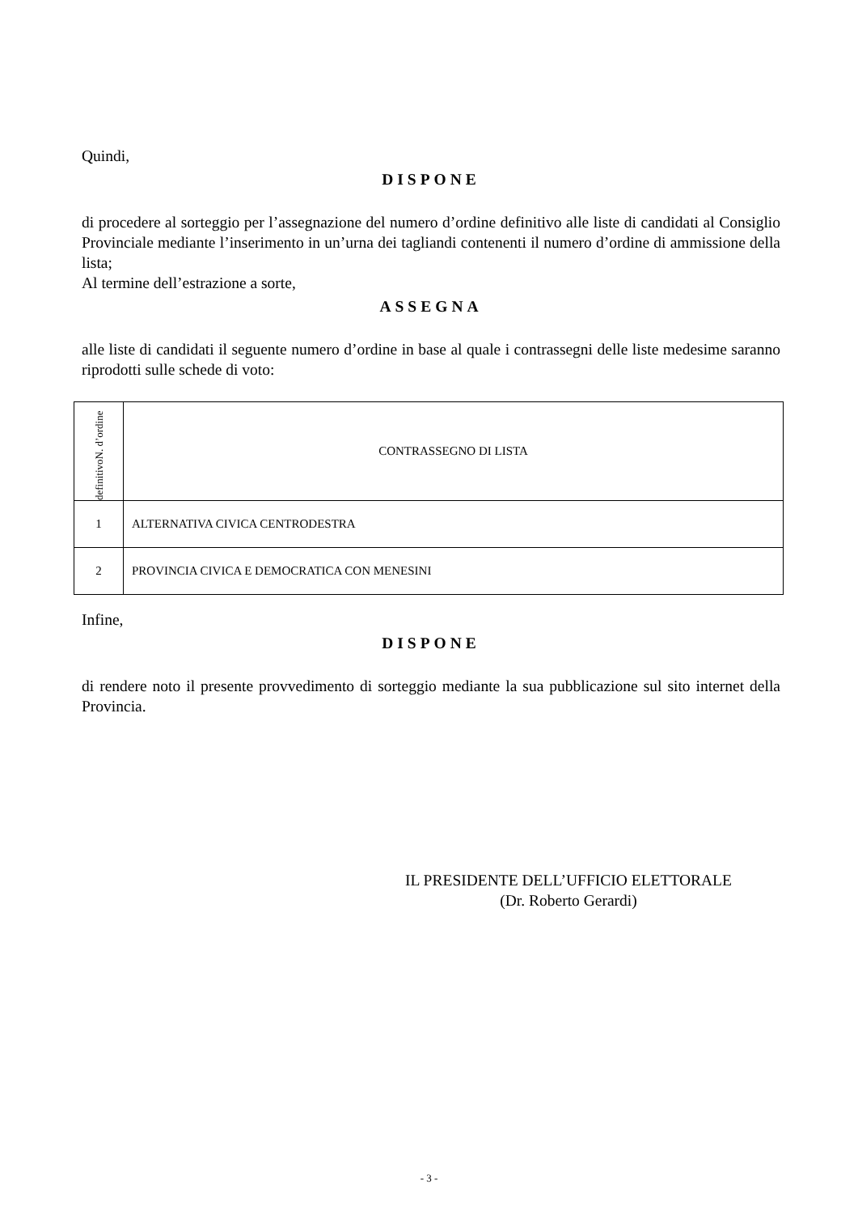Quindi,
DISPONE
di procedere al sorteggio per l’assegnazione del numero d’ordine definitivo alle liste di candidati al Consiglio Provinciale mediante l’inserimento in un’urna dei tagliandi contenenti il numero d’ordine di ammissione della lista;
Al termine dell’estrazione a sorte,
ASSEGNA
alle liste di candidati il seguente numero d’ordine in base al quale i contrassegni delle liste medesime saranno riprodotti sulle schede di voto:
| definitivoN. d’ordine | CONTRASSEGNO DI LISTA |
| 1 | ALTERNATIVA CIVICA CENTRODESTRA |
| 2 | PROVINCIA CIVICA E DEMOCRATICA CON MENESINI |
Infine,
DISPONE
di rendere noto il presente provvedimento di sorteggio mediante la sua pubblicazione sul sito internet della Provincia.
IL PRESIDENTE DELL’UFFICIO ELETTORALE
(Dr. Roberto Gerardi)
- 3 -